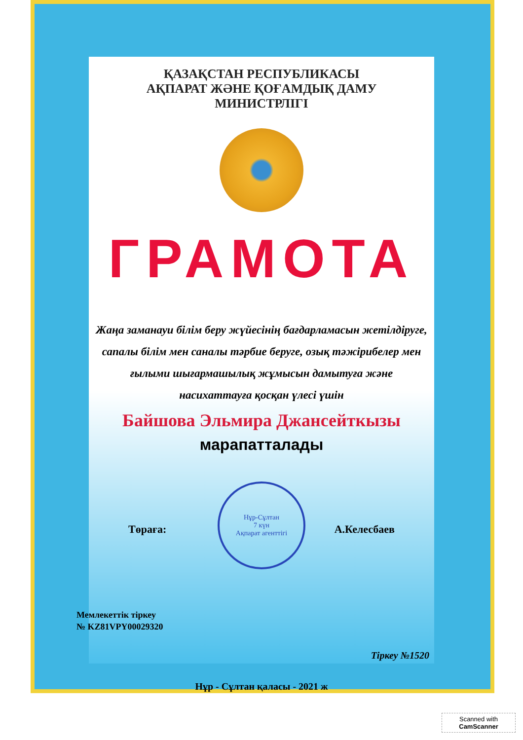ҚАЗАҚСТАН РЕСПУБЛИКАСЫ
АҚПАРАТ ЖӘНЕ ҚОҒАМДЫҚ ДАМУ
МИНИСТРЛІГІ
ГРАМОТА
Жаңа заманауи білім беру жүйесінің бағдарламасын жетілдіруге, сапалы білім мен саналы тәрбие беруге, озық тәжірибелер мен ғылыми шығармашылық жұмысын дамытуға және насихаттауға қосқан үлесі үшін
Байшова Эльмира Джансейткызы
марапатталады
Төраға: А.Келесбаев
Нұр-Сұлтан
7 күн
Ақпарат агенттігі
Мемлекеттік тіркеу
№ KZ81VPY00029320
Тіркеу №1520
Нұр - Сұлтан қаласы - 2021 ж
Scanned with
CamScanner